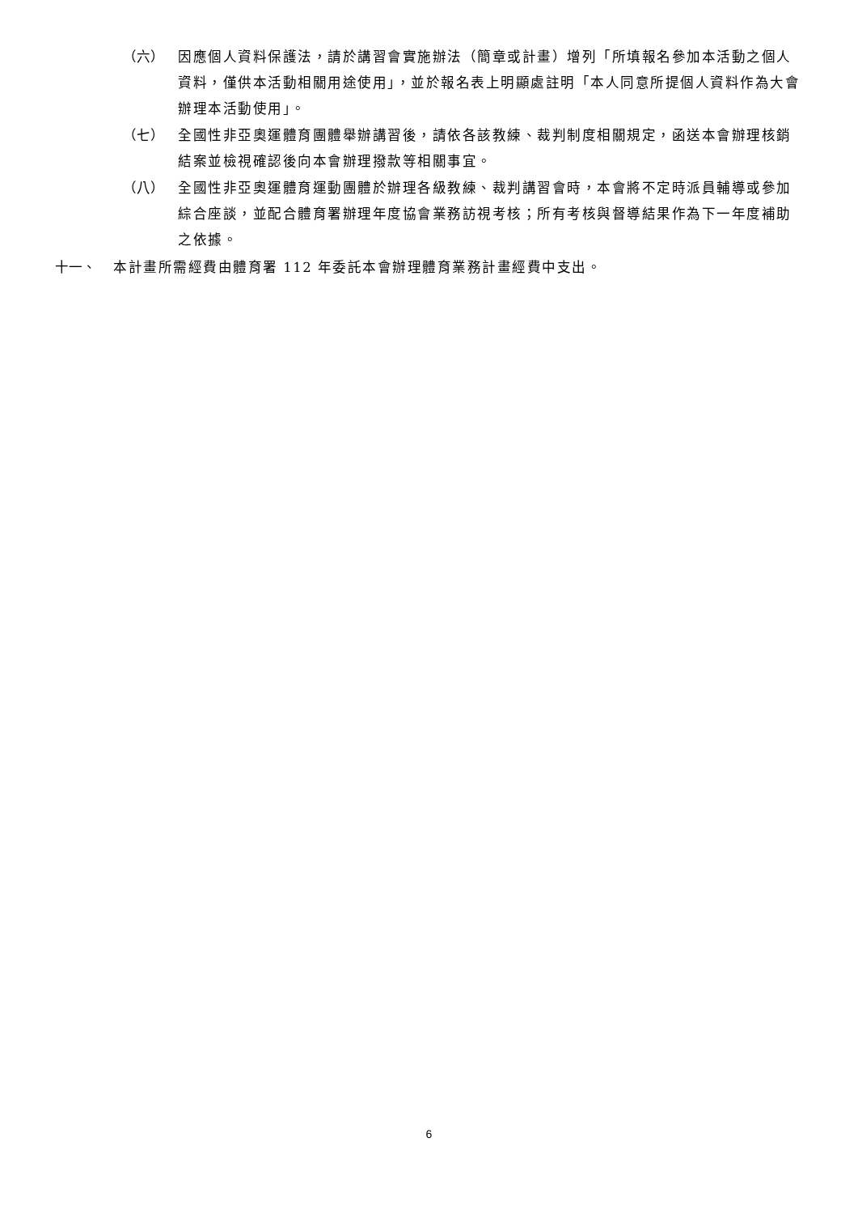（六） 因應個人資料保護法，請於講習會實施辦法（簡章或計畫）增列「所填報名參加本活動之個人資料，僅供本活動相關用途使用」，並於報名表上明顯處註明「本人同意所提個人資料作為大會辦理本活動使用」。
（七） 全國性非亞奧運體育團體舉辦講習後，請依各該教練、裁判制度相關規定，函送本會辦理核銷結案並檢視確認後向本會辦理撥款等相關事宜。
（八） 全國性非亞奧運體育運動團體於辦理各級教練、裁判講習會時，本會將不定時派員輔導或參加綜合座談，並配合體育署辦理年度協會業務訪視考核；所有考核與督導結果作為下一年度補助之依據。
十一、 本計畫所需經費由體育署 112 年委託本會辦理體育業務計畫經費中支出。
6